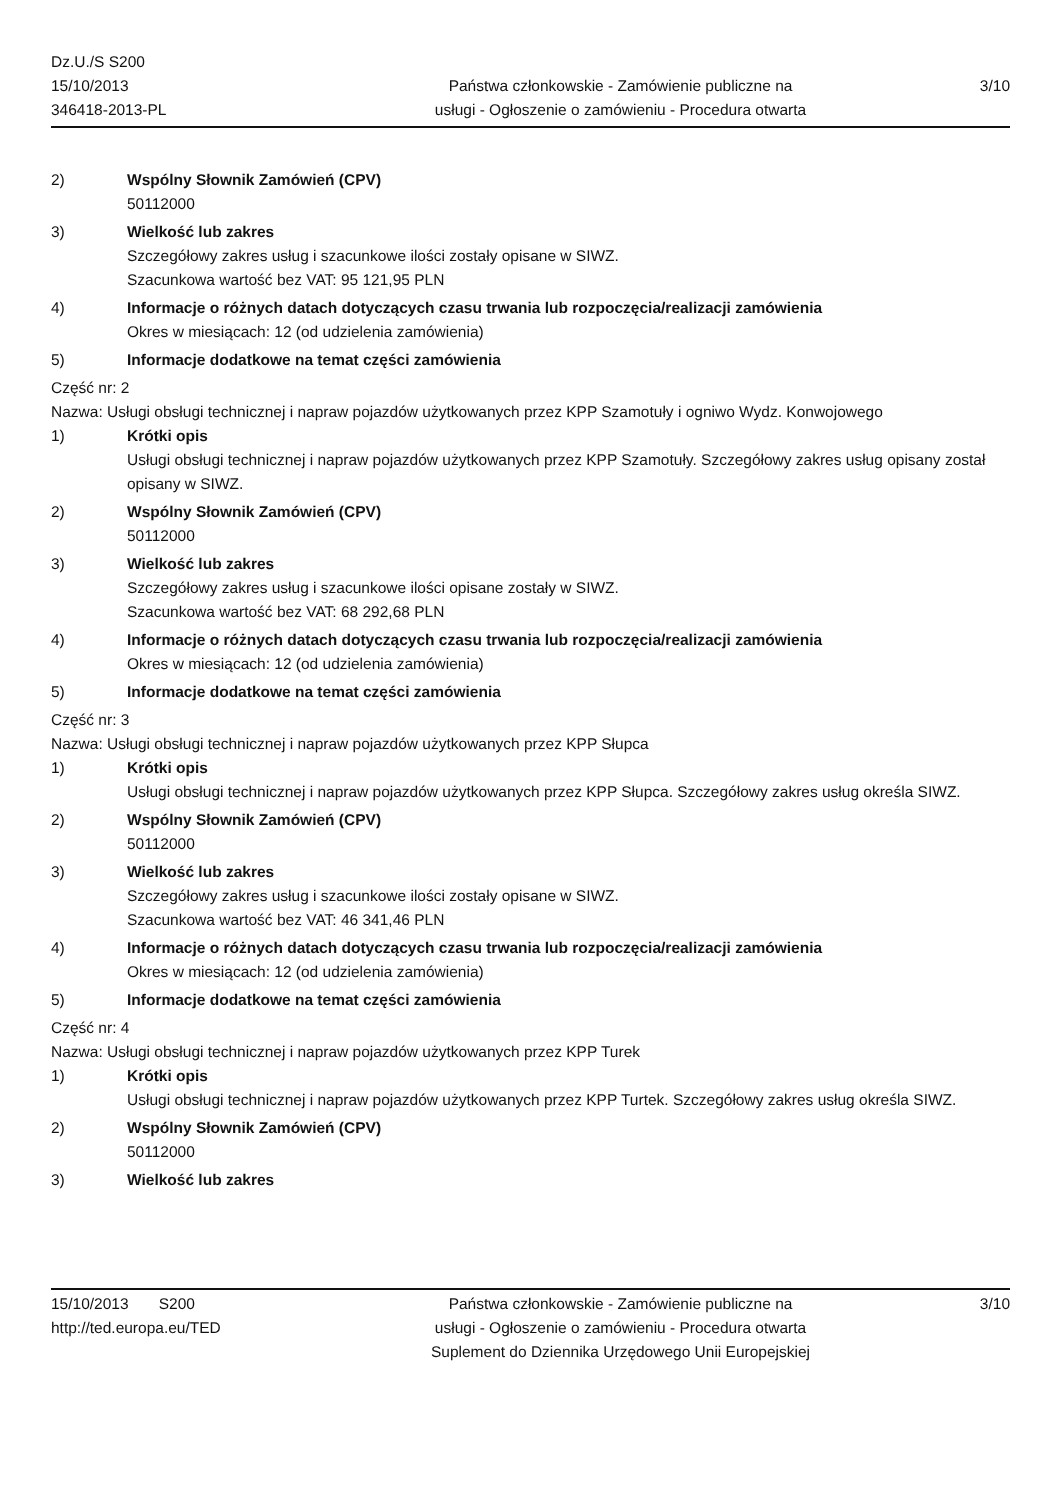Dz.U./S S200
15/10/2013
346418-2013-PL
Państwa członkowskie - Zamówienie publiczne na
usługi - Ogłoszenie o zamówieniu - Procedura otwarta
3/10
2) Wspólny Słownik Zamówień (CPV)
50112000
3) Wielkość lub zakres
Szczegółowy zakres usług i szacunkowe ilości zostały opisane w SIWZ.
Szacunkowa wartość bez VAT: 95 121,95 PLN
4) Informacje o różnych datach dotyczących czasu trwania lub rozpoczęcia/realizacji zamówienia
Okres w miesiącach: 12 (od udzielenia zamówienia)
5) Informacje dodatkowe na temat części zamówienia
Część nr: 2
Nazwa: Usługi obsługi technicznej i napraw pojazdów użytkowanych przez KPP Szamotuły i ogniwo Wydz. Konwojowego
1) Krótki opis
Usługi obsługi technicznej i napraw pojazdów użytkowanych przez KPP Szamotuły. Szczegółowy zakres usług opisany został opisany w SIWZ.
2) Wspólny Słownik Zamówień (CPV)
50112000
3) Wielkość lub zakres
Szczegółowy zakres usług i szacunkowe ilości opisane zostały w SIWZ.
Szacunkowa wartość bez VAT: 68 292,68 PLN
4) Informacje o różnych datach dotyczących czasu trwania lub rozpoczęcia/realizacji zamówienia
Okres w miesiącach: 12 (od udzielenia zamówienia)
5) Informacje dodatkowe na temat części zamówienia
Część nr: 3
Nazwa: Usługi obsługi technicznej i napraw pojazdów użytkowanych przez KPP Słupca
1) Krótki opis
Usługi obsługi technicznej i napraw pojazdów użytkowanych przez KPP Słupca. Szczegółowy zakres usług określa SIWZ.
2) Wspólny Słownik Zamówień (CPV)
50112000
3) Wielkość lub zakres
Szczegółowy zakres usług i szacunkowe ilości zostały opisane w SIWZ.
Szacunkowa wartość bez VAT: 46 341,46 PLN
4) Informacje o różnych datach dotyczących czasu trwania lub rozpoczęcia/realizacji zamówienia
Okres w miesiącach: 12 (od udzielenia zamówienia)
5) Informacje dodatkowe na temat części zamówienia
Część nr: 4
Nazwa: Usługi obsługi technicznej i napraw pojazdów użytkowanych przez KPP Turek
1) Krótki opis
Usługi obsługi technicznej i napraw pojazdów użytkowanych przez KPP Turtek. Szczegółowy zakres usług określa SIWZ.
2) Wspólny Słownik Zamówień (CPV)
50112000
3) Wielkość lub zakres
15/10/2013 S200
http://ted.europa.eu/TED
Państwa członkowskie - Zamówienie publiczne na
usługi - Ogłoszenie o zamówieniu - Procedura otwarta
Suplement do Dziennika Urzędowego Unii Europejskiej
3/10